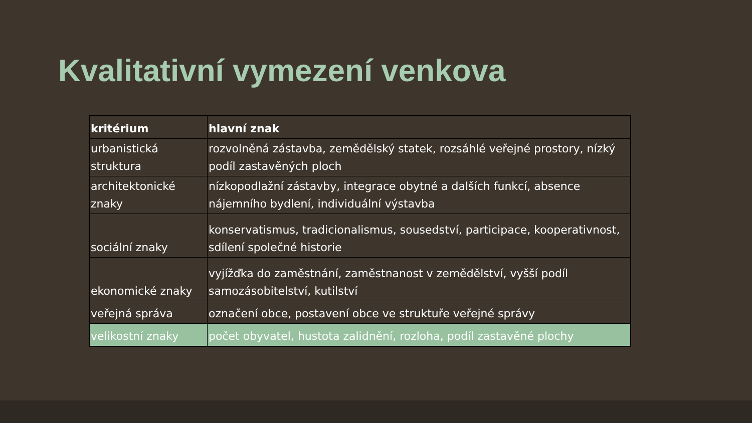Kvalitativní vymezení venkova
| kritérium | hlavní znak |
| --- | --- |
| urbanistická struktura | rozvolněná zástavba, zemědělský statek, rozsáhlé veřejné prostory, nízký podíl zastavěných ploch |
| architektonické znaky | nízkopodlažní zástavby, integrace obytné a dalších funkcí, absence nájemního bydlení, individuální výstavba |
| sociální znaky | konservatismus, tradicionalismus, sousedství, participace, kooperativnost, sdílení společné historie |
| ekonomické znaky | vyjížďka do zaměstnání, zaměstnanost v zemědělství, vyšší podíl samozásobitelství, kutilství |
| veřejná správa | označení obce, postavení obce ve struktuře veřejné správy |
| velikostní znaky | počet obyvatel, hustota zalidnění, rozloha, podíl zastavěné plochy |